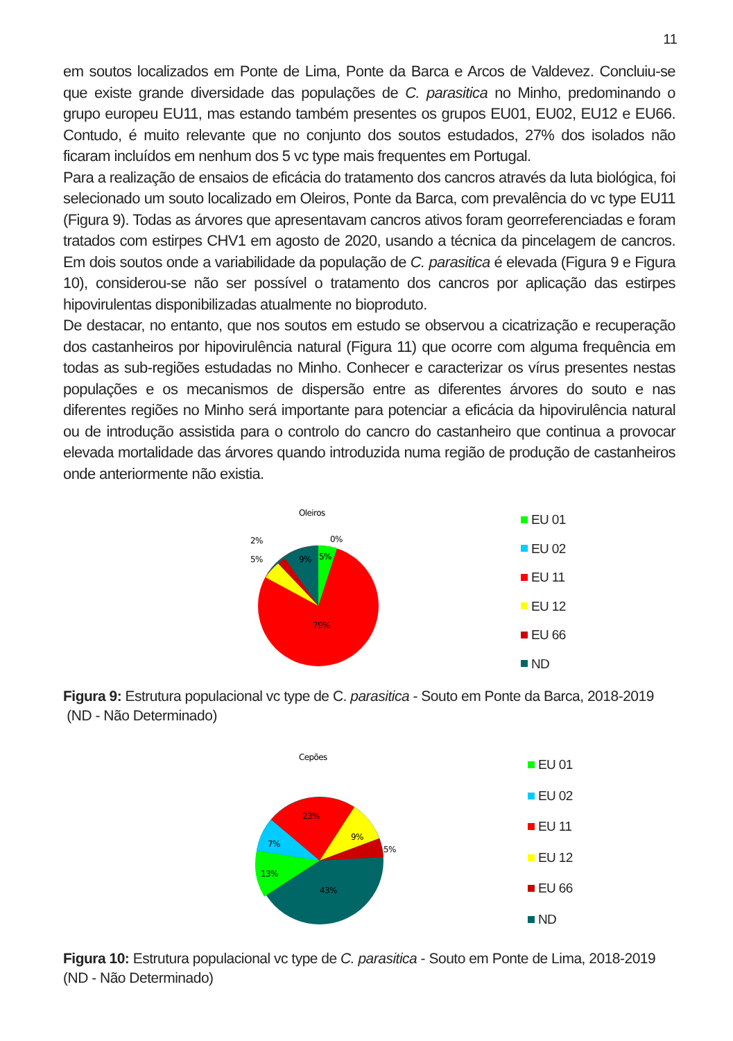11
em soutos localizados em Ponte de Lima, Ponte da Barca e Arcos de Valdevez. Concluiu-se que existe grande diversidade das populações de C. parasitica no Minho, predominando o grupo europeu EU11, mas estando também presentes os grupos EU01, EU02, EU12 e EU66. Contudo, é muito relevante que no conjunto dos soutos estudados, 27% dos isolados não ficaram incluídos em nenhum dos 5 vc type mais frequentes em Portugal.
Para a realização de ensaios de eficácia do tratamento dos cancros através da luta biológica, foi selecionado um souto localizado em Oleiros, Ponte da Barca, com prevalência do vc type EU11 (Figura 9). Todas as árvores que apresentavam cancros ativos foram georreferenciadas e foram tratados com estirpes CHV1 em agosto de 2020, usando a técnica da pincelagem de cancros. Em dois soutos onde a variabilidade da população de C. parasitica é elevada (Figura 9 e Figura 10), considerou-se não ser possível o tratamento dos cancros por aplicação das estirpes hipovirulentas disponibilizadas atualmente no bioproduto.
De destacar, no entanto, que nos soutos em estudo se observou a cicatrização e recuperação dos castanheiros por hipovirulência natural (Figura 11) que ocorre com alguma frequência em todas as sub-regiões estudadas no Minho. Conhecer e caracterizar os vírus presentes nestas populações e os mecanismos de dispersão entre as diferentes árvores do souto e nas diferentes regiões no Minho será importante para potenciar a eficácia da hipovirulência natural ou de introdução assistida para o controlo do cancro do castanheiro que continua a provocar elevada mortalidade das árvores quando introduzida numa região de produção de castanheiros onde anteriormente não existia.
Oleiros
0%
2%
5%
9%
5%
79%
EU 01
EU 02
EU 11
EU 12
EU 66
ND
Figura 9: Estrutura populacional vc type de C. parasitica - Souto em Ponte da Barca, 2018-2019
(ND - Não Determinado)
Cepões
23%
9%
5%
7%
13%
43%
EU 01
EU 02
EU 11
EU 12
EU 66
ND
Figura 10: Estrutura populacional vc type de C. parasitica - Souto em Ponte de Lima, 2018-2019
(ND - Não Determinado)